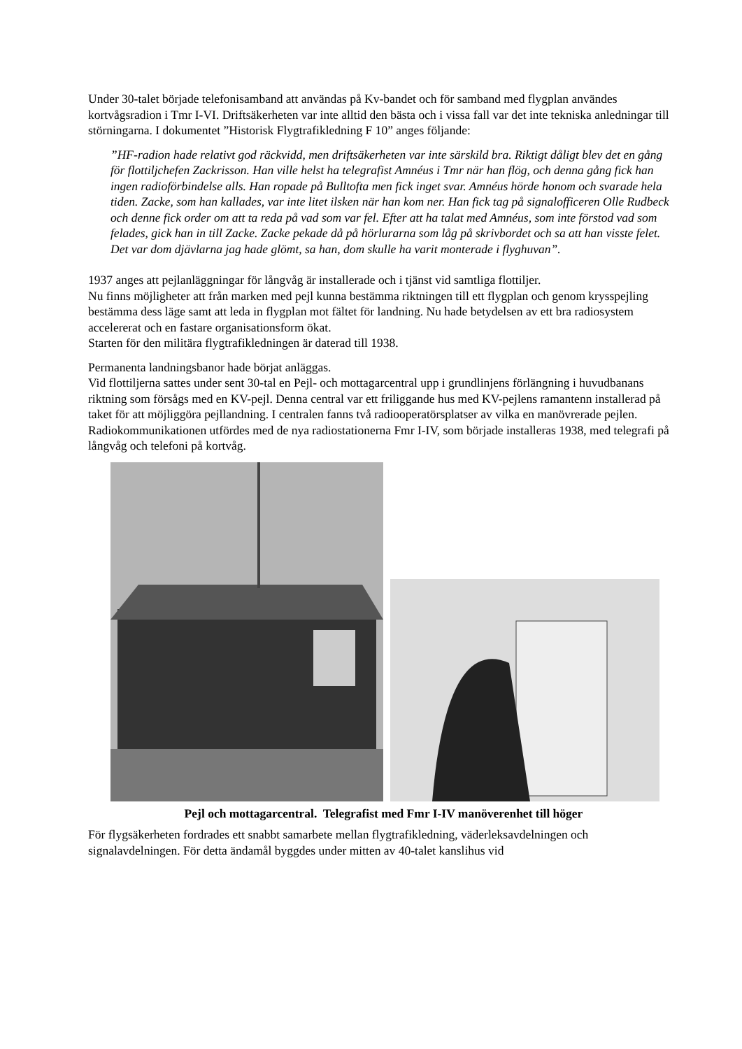Under 30-talet började telefonisamband att användas på Kv-bandet och för samband med flygplan användes kortvågsradion i Tmr I-VI. Driftsäkerheten var inte alltid den bästa och i vissa fall var det inte tekniska anledningar till störningarna. I dokumentet ”Historisk Flygtrafikledning F 10” anges följande:
”HF-radion hade relativt god räckvidd, men driftsäkerheten var inte särskild bra. Riktigt dåligt blev det en gång för flottiljchefen Zackrisson. Han ville helst ha telegrafist Amnéus i Tmr när han flög, och denna gång fick han ingen radioförbindelse alls. Han ropade på Bulltofta men fick inget svar. Amnéus hörde honom och svarade hela tiden. Zacke, som han kallades, var inte litet ilsken när han kom ner. Han fick tag på signalofficeren Olle Rudbeck och denne fick order om att ta reda på vad som var fel. Efter att ha talat med Amnéus, som inte förstod vad som felades, gick han in till Zacke. Zacke pekade då på hörlurarna som låg på skrivbordet och sa att han visste felet. Det var dom djävlarna jag hade glömt, sa han, dom skulle ha varit monterade i flyghuvan”.
1937 anges att pejlanläggningar för långvåg är installerade och i tjänst vid samtliga flottiljer.
Nu finns möjligheter att från marken med pejl kunna bestämma riktningen till ett flygplan och genom krysspejling bestämma dess läge samt att leda in flygplan mot fältet för landning. Nu hade betydelsen av ett bra radiosystem accelererat och en fastare organisationsform ökat.
Starten för den militära flygtrafikledningen är daterad till 1938.
Permanenta landningsbanor hade börjat anläggas.
Vid flottiljerna sattes under sent 30-tal en Pejl- och mottagarcentral upp i grundlinjens förlängning i huvudbanans riktning som försågs med en KV-pejl. Denna central var ett friliggande hus med KV-pejlens ramantenn installerad på taket för att möjliggöra pejllandning. I centralen fanns två radiooperatörsplatser av vilka en manövrerade pejlen. Radiokommunikationen utfördes med de nya radiostationerna Fmr I-IV, som började installeras 1938, med telegrafi på långvåg och telefoni på kortvåg.
Pejl och mottagarcentral. Telegrafist med Fmr I-IV manöverenhet till höger
För flygsäkerheten fordrades ett snabbt samarbete mellan flygtrafikledning, väderleksavdelningen och signalavdelningen. För detta ändamål byggdes under mitten av 40-talet kanslihus vid